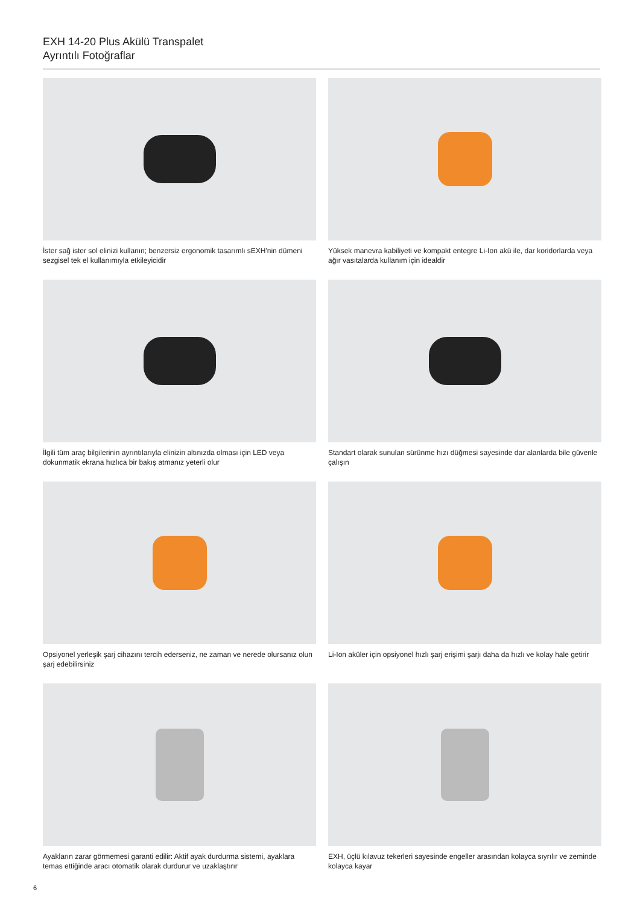EXH 14-20 Plus Akülü Transpalet
Ayrıntılı Fotoğraflar
İster sağ ister sol elinizi kullanın; benzersiz ergonomik tasarımlı sEXH'nin dümeni sezgisel tek el kullanımıyla etkileyicidir
Yüksek manevra kabiliyeti ve kompakt entegre Li-Ion akü ile, dar koridorlarda veya ağır vasıtalarda kullanım için idealdir
İlgili tüm araç bilgilerinin ayrıntılarıyla elinizin altınızda olması için LED veya dokunmatik ekrana hızlıca bir bakış atmanız yeterli olur
Standart olarak sunulan sürünme hızı düğmesi sayesinde dar alanlarda bile güvenle çalışın
Opsiyonel yerleşik şarj cihazını tercih ederseniz, ne zaman ve nerede olursanız olun şarj edebilirsiniz
Li-Ion aküler için opsiyonel hızlı şarj erişimi şarjı daha da hızlı ve kolay hale getirir
Ayakların zarar görmemesi garanti edilir: Aktif ayak durdurma sistemi, ayaklara temas ettiğinde aracı otomatik olarak durdurur ve uzaklaştırır
EXH, üçlü kılavuz tekerleri sayesinde engeller arasından kolayca sıyrılır ve zeminde kolayca kayar
6